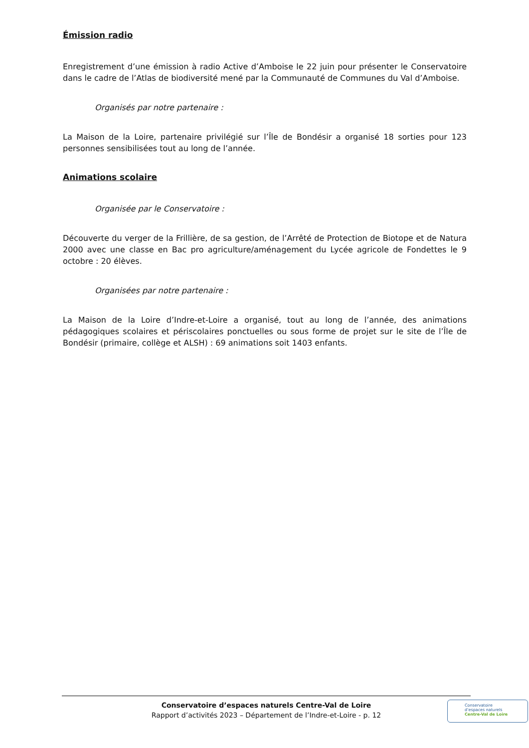Émission radio
Enregistrement d’une émission à radio Active d’Amboise le 22 juin pour présenter le Conservatoire dans le cadre de l’Atlas de biodiversité mené par la Communauté de Communes du Val d’Amboise.
Organisés par notre partenaire :
La Maison de la Loire, partenaire privilégié sur l’Île de Bondésir a organisé 18 sorties pour 123 personnes sensibilisées tout au long de l’année.
Animations scolaire
Organisée par le Conservatoire :
Découverte du verger de la Frillière, de sa gestion, de l’Arrêté de Protection de Biotope et de Natura 2000 avec une classe en Bac pro agriculture/aménagement du Lycée agricole de Fondettes le 9 octobre : 20 élèves.
Organisées par notre partenaire :
La Maison de la Loire d’Indre-et-Loire a organisé, tout au long de l’année, des animations pédagogiques scolaires et périscolaires ponctuelles ou sous forme de projet sur le site de l’Île de Bondésir (primaire, collège et ALSH) : 69 animations soit 1403 enfants.
Conservatoire d’espaces naturels Centre-Val de Loire
Rapport d’activités 2023 – Département de l’Indre-et-Loire - p. 12
Conservatoire
d’espaces naturels
Centre-Val de Loire